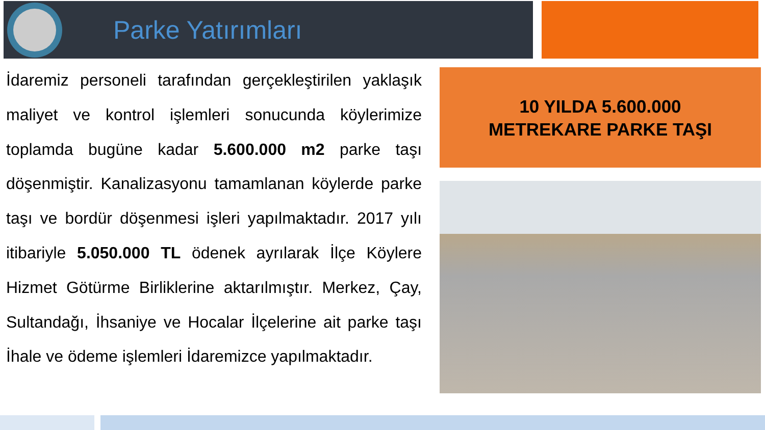Parke Yatırımları
İdaremiz personeli tarafından gerçekleştirilen yaklaşık maliyet ve kontrol işlemleri sonucunda köylerimize toplamda bugüne kadar 5.600.000 m2 parke taşı döşenmiştir. Kanalizasyonu tamamlanan köylerde parke taşı ve bordür döşenmesi işleri yapılmaktadır. 2017 yılı itibariyle 5.050.000 TL ödenek ayrılarak İlçe Köylere Hizmet Götürme Birliklerine aktarılmıştır. Merkez, Çay, Sultandağı, İhsaniye ve Hocalar İlçelerine ait parke taşı İhale ve ödeme işlemleri İdaremizce yapılmaktadır.
10 YILDA 5.600.000
METREKARE PARKE TAŞI